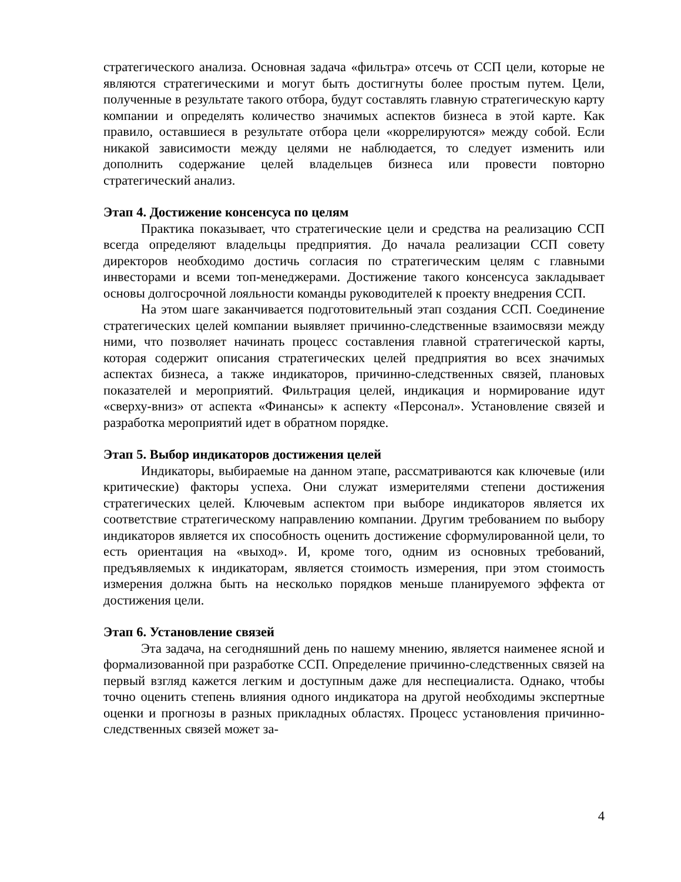стратегического анализа. Основная задача «фильтра» отсечь от ССП цели, которые не являются стратегическими и могут быть достигнуты более простым путем. Цели, полученные в результате такого отбора, будут составлять главную стратегическую карту компании и определять количество значимых аспектов бизнеса в этой карте. Как правило, оставшиеся в результате отбора цели «коррелируются» между собой. Если никакой зависимости между целями не наблюдается, то следует изменить или дополнить содержание целей владельцев бизнеса или провести повторно стратегический анализ.
Этап 4. Достижение консенсуса по целям
Практика показывает, что стратегические цели и средства на реализацию ССП всегда определяют владельцы предприятия. До начала реализации ССП совету директоров необходимо достичь согласия по стратегическим целям с главными инвесторами и всеми топ-менеджерами. Достижение такого консенсуса закладывает основы долгосрочной лояльности команды руководителей к проекту внедрения ССП.
На этом шаге заканчивается подготовительный этап создания ССП. Соединение стратегических целей компании выявляет причинно-следственные взаимосвязи между ними, что позволяет начинать процесс составления главной стратегической карты, которая содержит описания стратегических целей предприятия во всех значимых аспектах бизнеса, а также индикаторов, причинно-следственных связей, плановых показателей и мероприятий. Фильтрация целей, индикация и нормирование идут «сверху-вниз» от аспекта «Финансы» к аспекту «Персонал». Установление связей и разработка мероприятий идет в обратном порядке.
Этап 5. Выбор индикаторов достижения целей
Индикаторы, выбираемые на данном этапе, рассматриваются как ключевые (или критические) факторы успеха. Они служат измерителями степени достижения стратегических целей. Ключевым аспектом при выборе индикаторов является их соответствие стратегическому направлению компании. Другим требованием по выбору индикаторов является их способность оценить достижение сформулированной цели, то есть ориентация на «выход». И, кроме того, одним из основных требований, предъявляемых к индикаторам, является стоимость измерения, при этом стоимость измерения должна быть на несколько порядков меньше планируемого эффекта от достижения цели.
Этап 6. Установление связей
Эта задача, на сегодняшний день по нашему мнению, является наименее ясной и формализованной при разработке ССП. Определение причинно-следственных связей на первый взгляд кажется легким и доступным даже для неспециалиста. Однако, чтобы точно оценить степень влияния одного индикатора на другой необходимы экспертные оценки и прогнозы в разных прикладных областях. Процесс установления причинно-следственных связей может за-
4